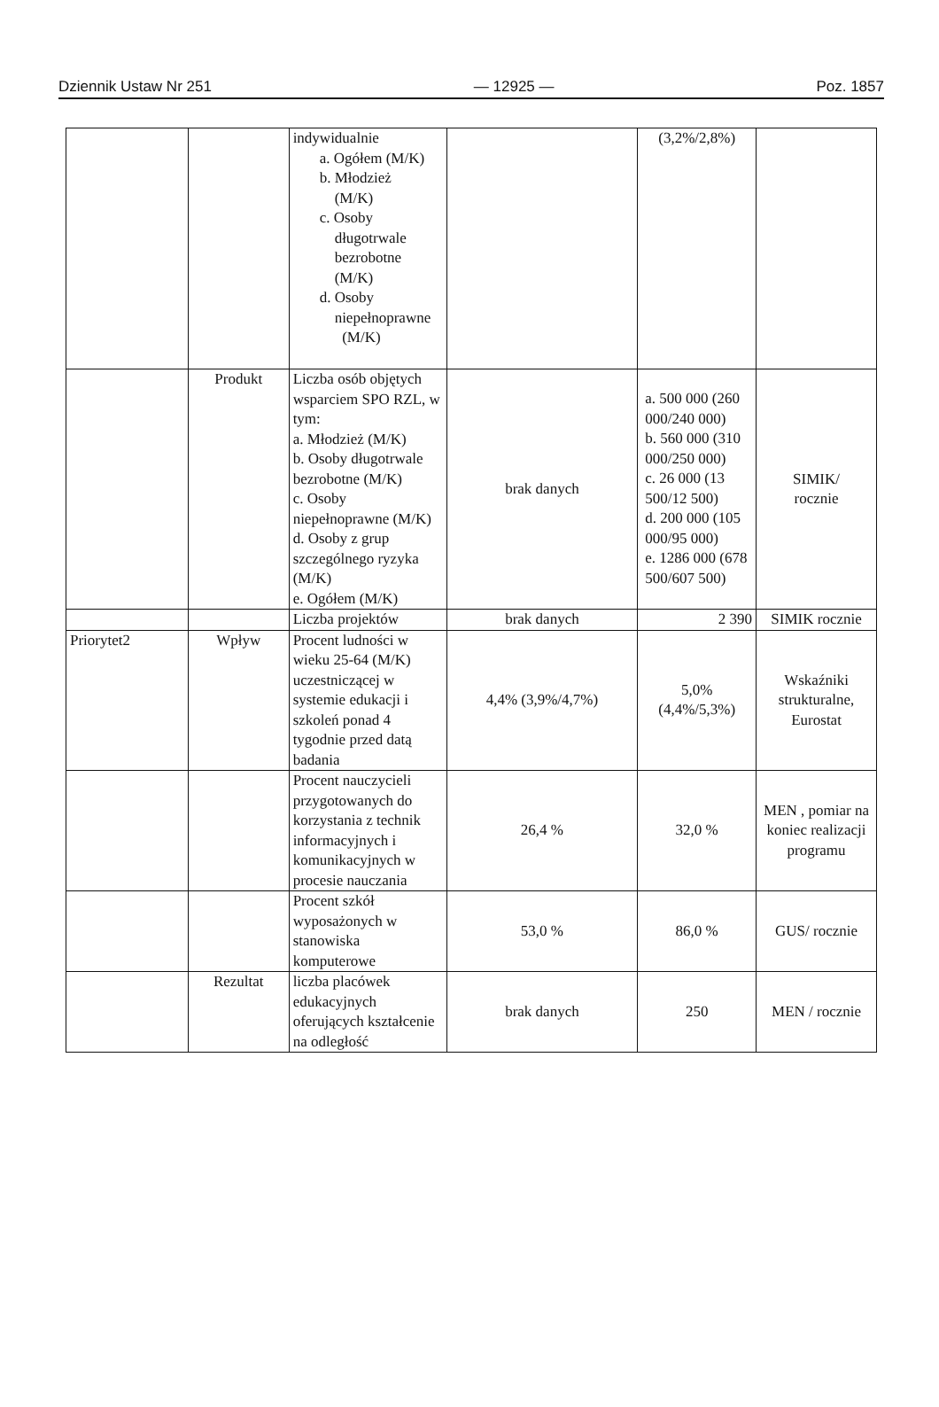Dziennik Ustaw Nr 251 — 12925 — Poz. 1857
| | | indywidualnie a. Ogółem (M/K) b. Młodzież (M/K) c. Osoby długotrwale bezrobotne (M/K) d. Osoby niepełnoprawne (M/K) | | (3,2%/2,8%) | |
| | Produkt | Liczba osób objętych wsparciem SPO RZL, w tym: a. Młodzież (M/K) b. Osoby długotrwale bezrobotne (M/K) c. Osoby niepełnoprawne (M/K) d. Osoby z grup szczególnego ryzyka (M/K) e. Ogółem (M/K) | brak danych | a. 500 000 (260 000/240 000) b. 560 000 (310 000/250 000) c. 26 000 (13 500/12 500) d. 200 000 (105 000/95 000) e. 1286 000 (678 500/607 500) | SIMIK/ rocznie |
| | | Liczba projektów | brak danych | 2 390 | SIMIK rocznie |
| Priorytet2 | Wpływ | Procent ludności w wieku 25-64 (M/K) uczestniczącej w systemie edukacji i szkoleń ponad 4 tygodnie przed datą badania | 4,4% (3,9%/4,7%) | 5,0% (4,4%/5,3%) | Wskaźniki strukturalne, Eurostat |
| | | Procent nauczycieli przygotowanych do korzystania z technik informacyjnych i komunikacyjnych w procesie nauczania | 26,4 % | 32,0 % | MEN , pomiar na koniec realizacji programu |
| | | Procent szkół wyposażonych w stanowiska komputerowe | 53,0 % | 86,0 % | GUS/ rocznie |
| | Rezultat | liczba placówek edukacyjnych oferujących kształcenie na odległość | brak danych | 250 | MEN / rocznie |